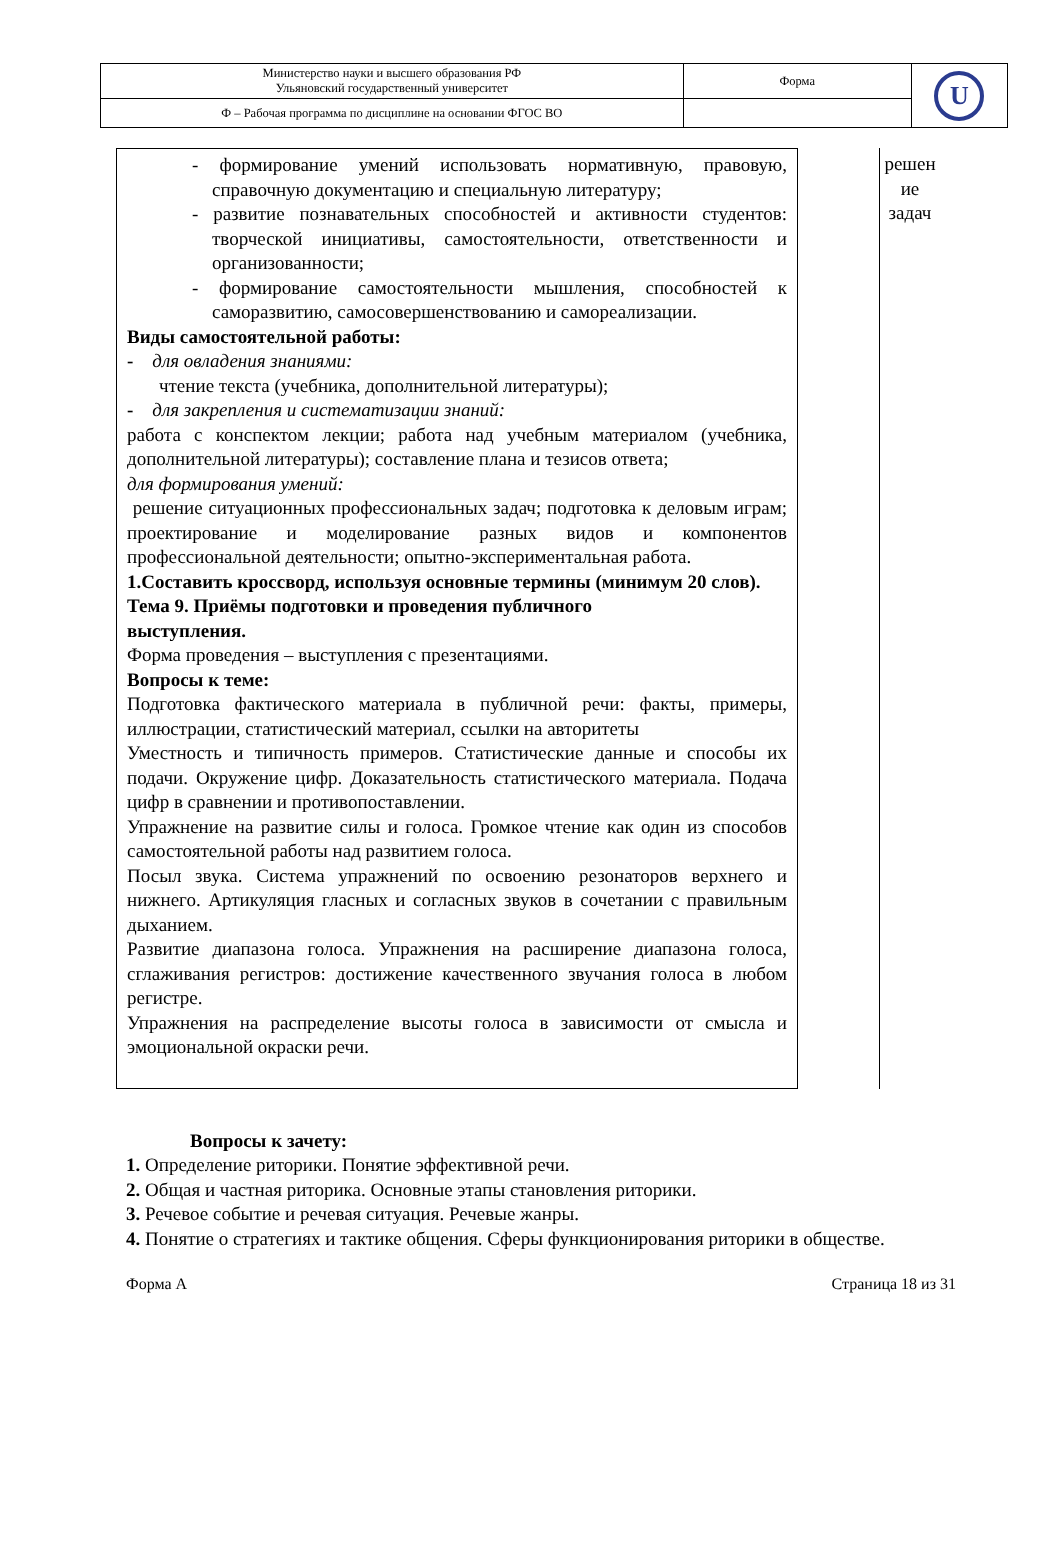| Министерство науки и высшего образования РФ Ульяновский государственный университет | Форма | U |
| Ф – Рабочая программа по дисциплине на основании ФГОС ВО | | |
- формирование умений использовать нормативную, правовую, справочную документацию и специальную литературу;
- развитие познавательных способностей и активности студентов: творческой инициативы, самостоятельности, ответственности и организованности;
- формирование самостоятельности мышления, способностей к саморазвитию, самосовершенствованию и самореализации.
Виды самостоятельной работы:
- для овладения знаниями:
чтение текста (учебника, дополнительной литературы);
- для закрепления и систематизации знаний:
работа с конспектом лекции; работа над учебным материалом (учебника, дополнительной литературы); составление плана и тезисов ответа;
для формирования умений:
решение ситуационных профессиональных задач; подготовка к деловым играм; проектирование и моделирование разных видов и компонентов профессиональной деятельности; опытно-экспериментальная работа.
1.Составить кроссворд, используя основные термины (минимум 20 слов).
Тема 9. Приёмы подготовки и проведения публичного
выступления.
Форма проведения – выступления с презентациями.
Вопросы к теме:
Подготовка фактического материала в публичной речи: факты, примеры, иллюстрации, статистический материал, ссылки на авторитеты
Уместность и типичность примеров. Статистические данные и способы их подачи. Окружение цифр. Доказательность статистического материала. Подача цифр в сравнении и противопоставлении.
Упражнение на развитие силы и голоса. Громкое чтение как один из способов самостоятельной работы над развитием голоса.
Посыл звука. Система упражнений по освоению резонаторов верхнего и нижнего. Артикуляция гласных и согласных звуков в сочетании с правильным дыханием.
Развитие диапазона голоса. Упражнения на расширение диапазона голоса, сглаживания регистров: достижение качественного звучания голоса в любом регистре.
Упражнения на распределение высоты голоса в зависимости от смысла и эмоциональной окраски речи.
решен
ие
задач
Вопросы к зачету:
1. Определение риторики. Понятие эффективной речи.
2. Общая и частная риторика. Основные этапы становления риторики.
3. Речевое событие и речевая ситуация. Речевые жанры.
4. Понятие о стратегиях и тактике общения. Сферы функционирования риторики в обществе.
Форма А Страница 18 из 31